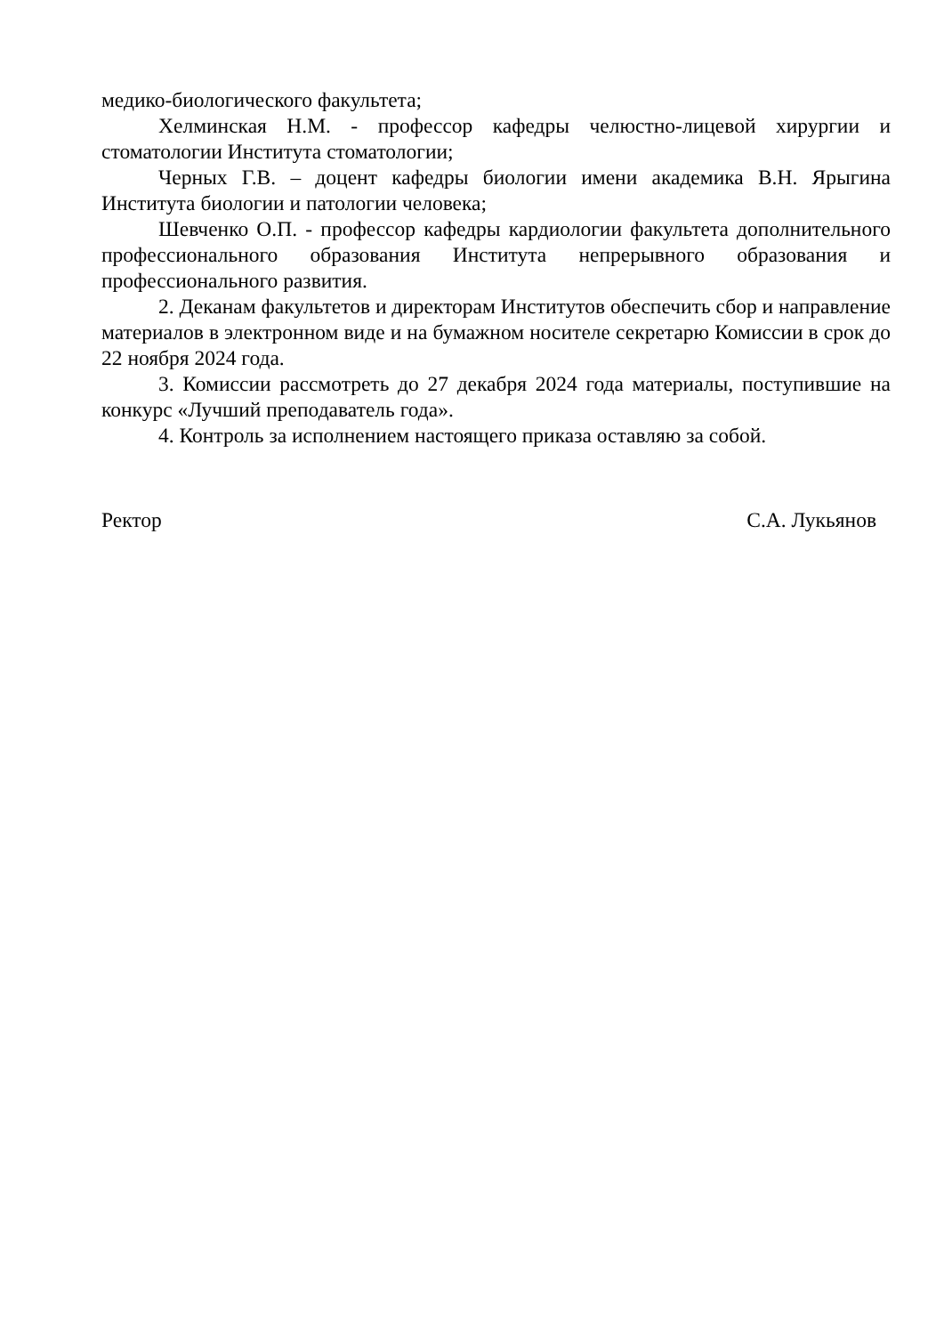медико-биологического факультета;
Хелминская Н.М. - профессор кафедры челюстно-лицевой хирургии и стоматологии Института стоматологии;
Черных Г.В. – доцент кафедры биологии имени академика В.Н. Ярыгина Института биологии и патологии человека;
Шевченко О.П. - профессор кафедры кардиологии факультета дополнительного профессионального образования Института непрерывного образования и профессионального развития.
2. Деканам факультетов и директорам Институтов обеспечить сбор и направление материалов в электронном виде и на бумажном носителе секретарю Комиссии в срок до 22 ноября 2024 года.
3. Комиссии рассмотреть до 27 декабря 2024 года материалы, поступившие на конкурс «Лучший преподаватель года».
4. Контроль за исполнением настоящего приказа оставляю за собой.
Ректор С.А. Лукьянов